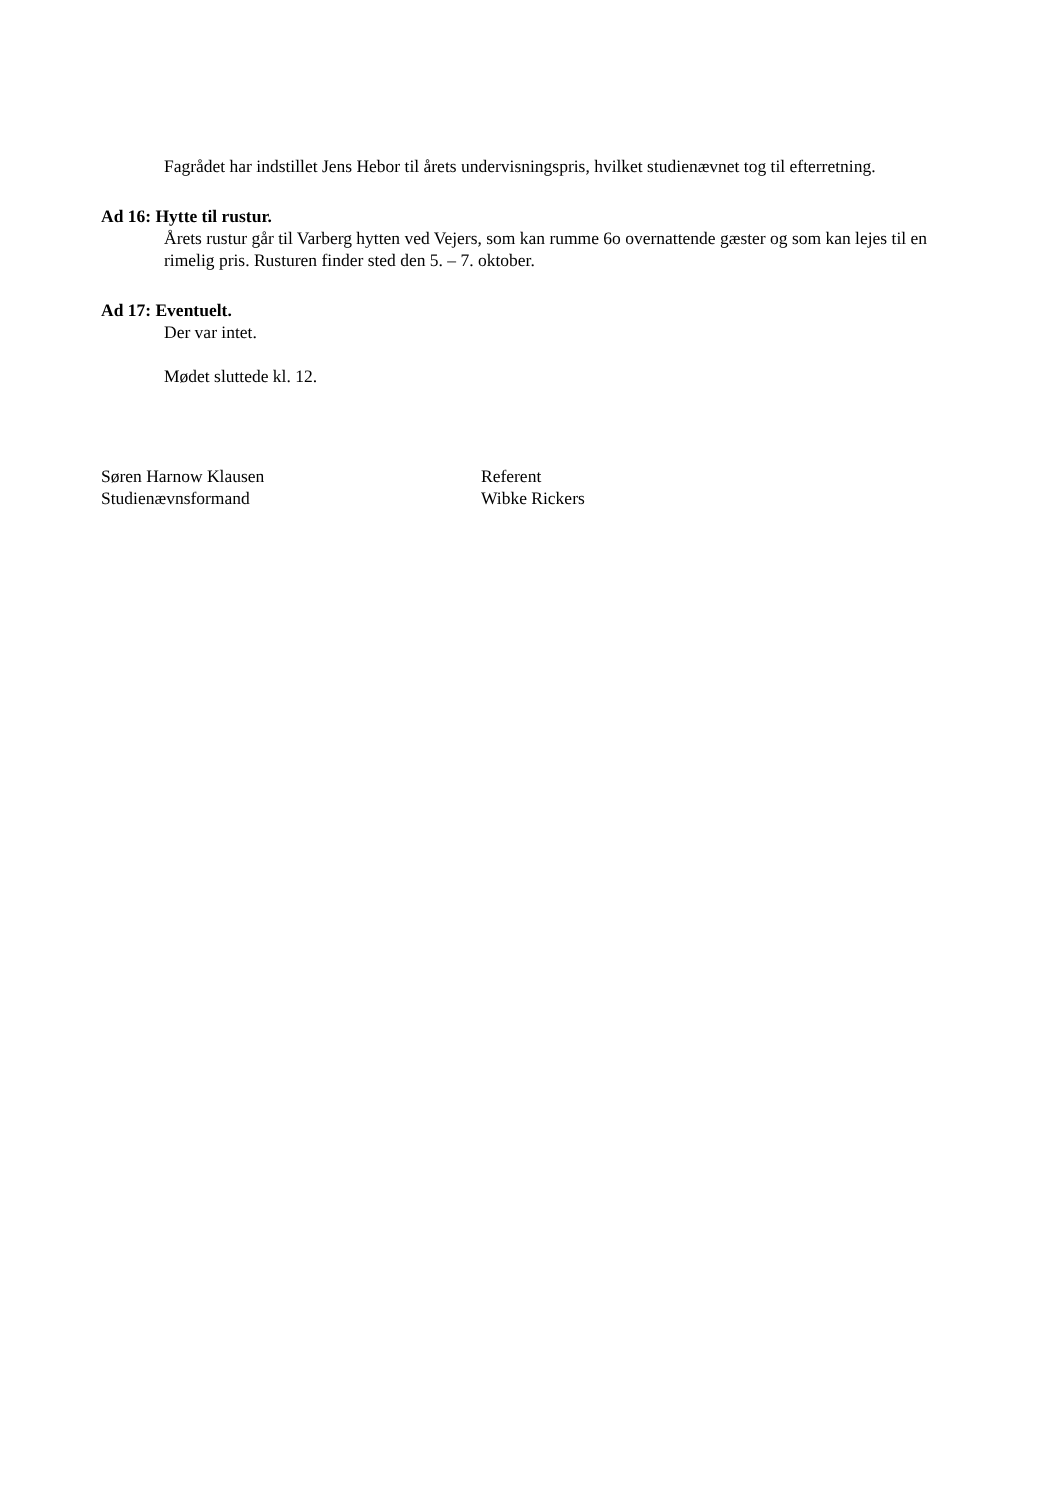Fagrådet har indstillet Jens Hebor til årets undervisningspris, hvilket studienævnet tog til efterretning.
Ad 16: Hytte til rustur.
Årets rustur går til Varberg hytten ved Vejers, som kan rumme 6o overnattende gæster og som kan lejes til en rimelig pris. Rusturen finder sted den 5. – 7. oktober.
Ad 17: Eventuelt.
Der var intet.
Mødet sluttede kl. 12.
Søren Harnow Klausen
Studienævnsformand
Referent
Wibke Rickers